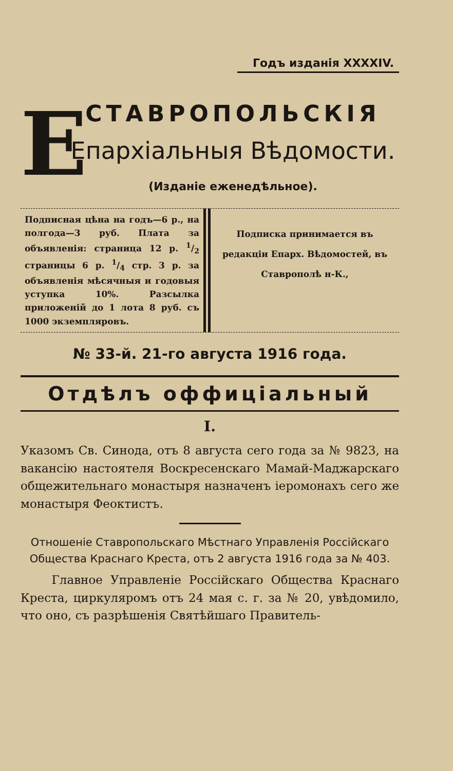Годъ изданія XXXXIV.
Е
СТАВРОПОЛЬСКІЯ
Епархіальныя Вѣдомости.
(Изданіе еженедѣльное).
Подписная цѣна на годъ—6 р., на полгода—3 руб. Плата за объявленія: страница 12 р. 1/2 страницы 6 р. 1/4 стр. 3 р. за объявленія мѣсячныя и годовыя уступка 10%. Разсылка приложеній до 1 лота 8 руб. съ 1000 экземпляровъ.
Подписка принимается въ редакціи Епарх. Вѣдомостей, въ Ставрополѣ н-К.,
№ 33-й. 21-го августа 1916 года.
Отдѣлъ оффиціальный
I.
Указомъ Св. Синода, отъ 8 августа сего года за № 9823, на вакансію настоятеля Воскресенскаго Мамай-Маджарскаго общежительнаго монастыря назначенъ іеромонахъ сего же монастыря Феоктистъ.
Отношеніе Ставропольскаго Мѣстнаго Управленія Россійскаго Общества Краснаго Креста, отъ 2 августа 1916 года за № 403.
Главное Управленіе Россійскаго Общества Краснаго Креста, циркуляромъ отъ 24 мая с. г. за № 20, увѣдомило, что оно, съ разрѣшенія Святѣйшаго Правитель-